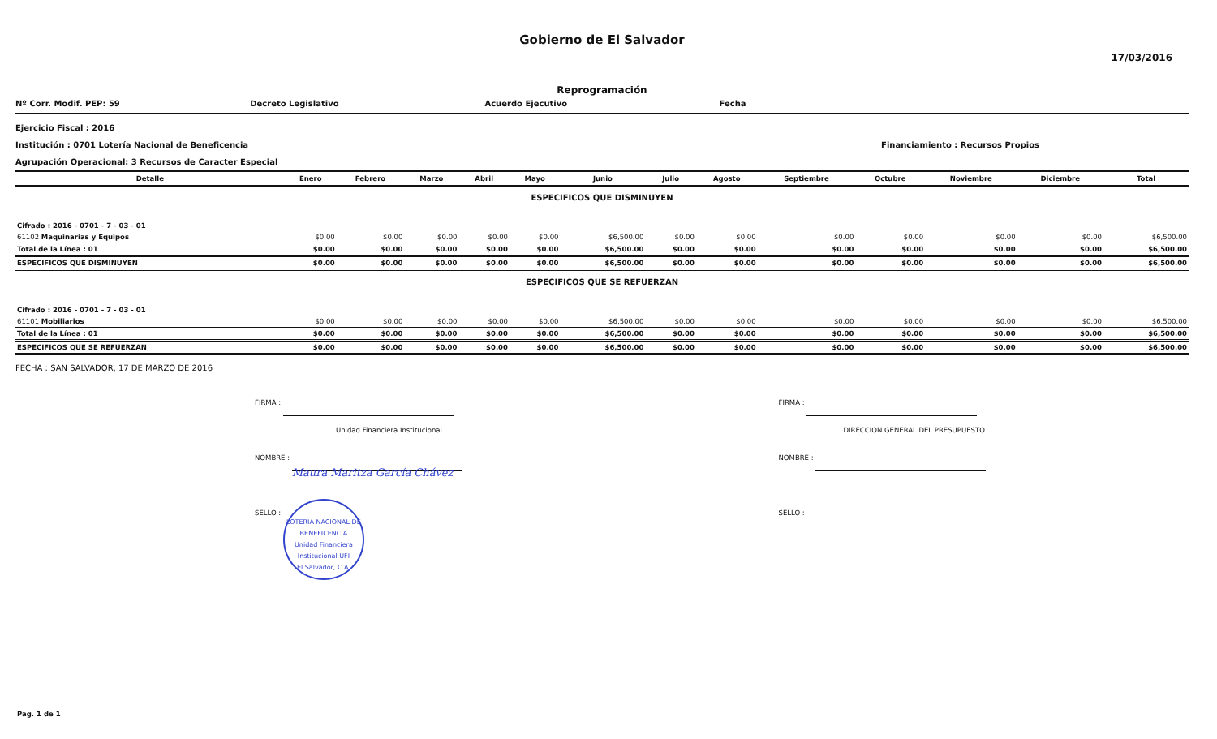Gobierno de El Salvador
17/03/2016
Reprogramación
Nº Corr. Modif. PEP: 59 Decreto Legislativo Acuerdo Ejecutivo Fecha
Ejercicio Fiscal : 2016
Institución : 0701 Lotería Nacional de Beneficencia Financiamiento : Recursos Propios
Agrupación Operacional: 3 Recursos de Caracter Especial
| Detalle | Enero | Febrero | Marzo | Abril | Mayo | Junio | Julio | Agosto | Septiembre | Octubre | Noviembre | Diciembre | Total |
| --- | --- | --- | --- | --- | --- | --- | --- | --- | --- | --- | --- | --- | --- |
| ESPECIFICOS QUE DISMINUYEN | | | | | | | | | | | | | |
| Cifrado : 2016 - 0701 - 7 - 03 - 01 | | | | | | | | | | | | | |
| 61102 Maquinarias y Equipos | $0.00 | $0.00 | $0.00 | $0.00 | $0.00 | $6,500.00 | $0.00 | $0.00 | $0.00 | $0.00 | $0.00 | $0.00 | $6,500.00 |
| Total de la Línea : 01 | $0.00 | $0.00 | $0.00 | $0.00 | $0.00 | $6,500.00 | $0.00 | $0.00 | $0.00 | $0.00 | $0.00 | $0.00 | $6,500.00 |
| ESPECIFICOS QUE DISMINUYEN | $0.00 | $0.00 | $0.00 | $0.00 | $0.00 | $6,500.00 | $0.00 | $0.00 | $0.00 | $0.00 | $0.00 | $0.00 | $6,500.00 |
| ESPECIFICOS QUE SE REFUERZAN | | | | | | | | | | | | | |
| Cifrado : 2016 - 0701 - 7 - 03 - 01 | | | | | | | | | | | | | |
| 61101 Mobiliarios | $0.00 | $0.00 | $0.00 | $0.00 | $0.00 | $6,500.00 | $0.00 | $0.00 | $0.00 | $0.00 | $0.00 | $0.00 | $6,500.00 |
| Total de la Línea : 01 | $0.00 | $0.00 | $0.00 | $0.00 | $0.00 | $6,500.00 | $0.00 | $0.00 | $0.00 | $0.00 | $0.00 | $0.00 | $6,500.00 |
| ESPECIFICOS QUE SE REFUERZAN | $0.00 | $0.00 | $0.00 | $0.00 | $0.00 | $6,500.00 | $0.00 | $0.00 | $0.00 | $0.00 | $0.00 | $0.00 | $6,500.00 |
FECHA : SAN SALVADOR, 17 DE MARZO DE 2016
FIRMA :
Unidad Financiera Institucional
NOMBRE : Maura Maritza García Chávez
SELLO : LOTERIA NACIONAL DE BENEFICENCIA
Unidad Financiera Institucional UFI
El Salvador, C.A.
FIRMA :
DIRECCION GENERAL DEL PRESUPUESTO
NOMBRE :
SELLO :
Pag. 1 de 1